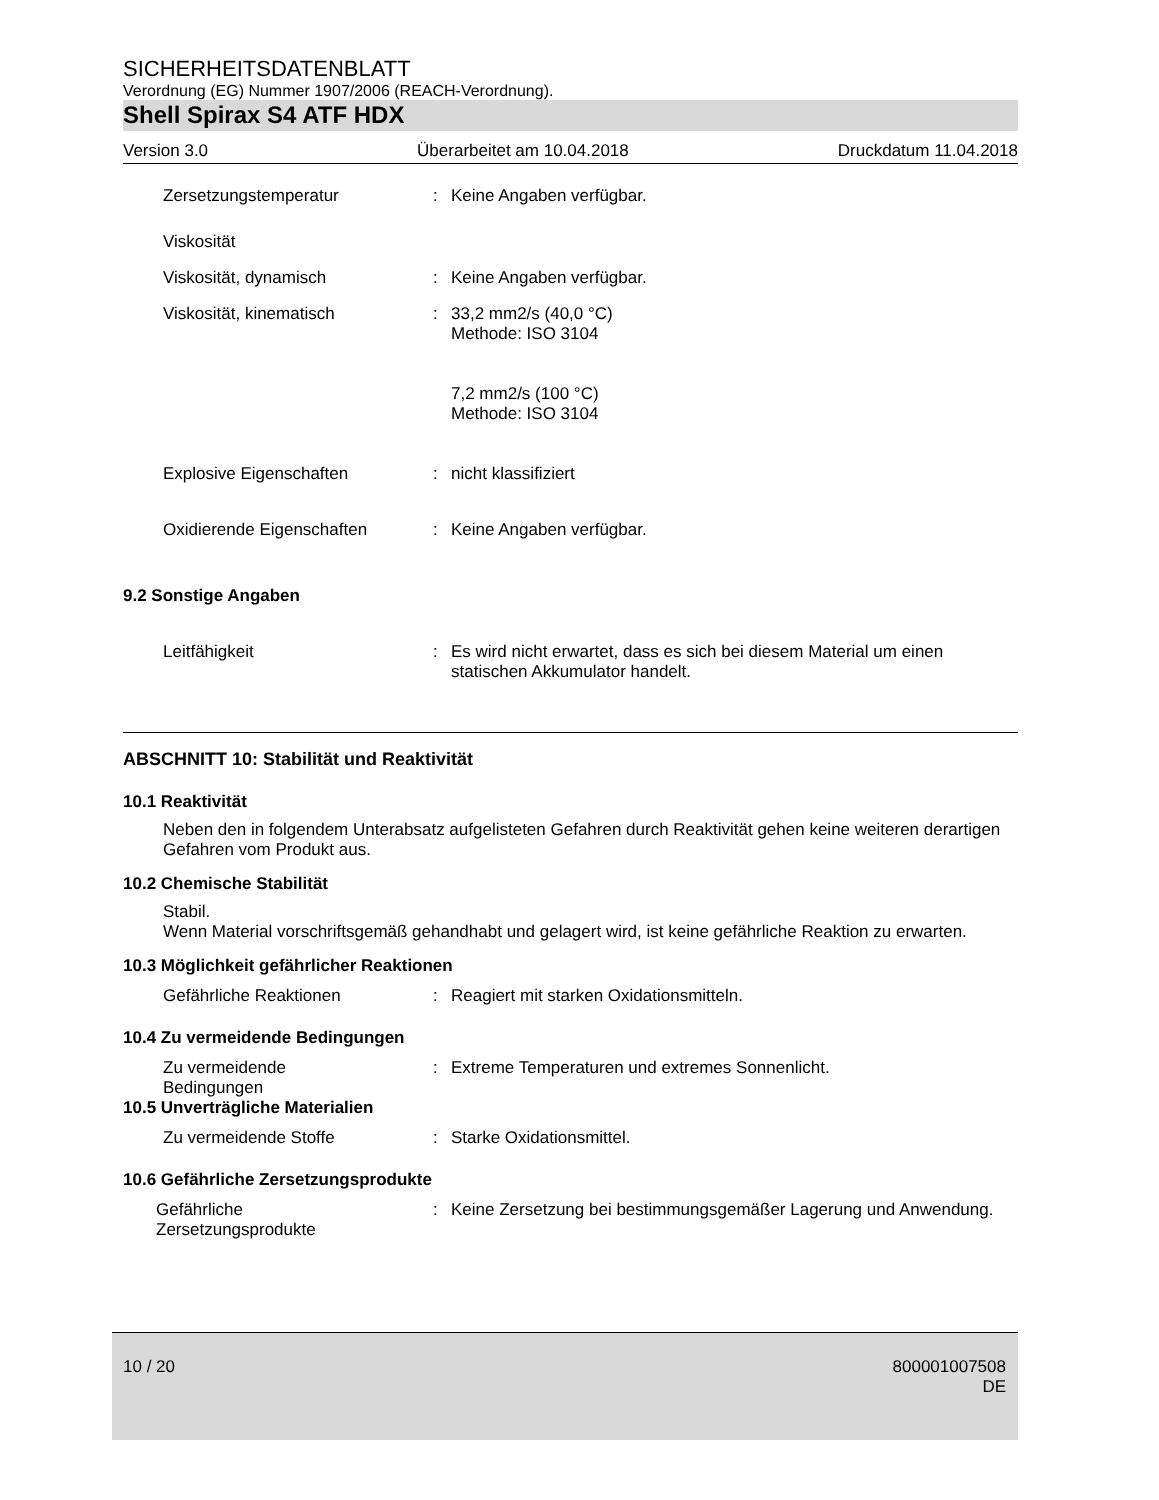SICHERHEITSDATENBLATT
Verordnung (EG) Nummer 1907/2006 (REACH-Verordnung).
Shell Spirax S4 ATF HDX
Version 3.0 Überarbeitet am 10.04.2018 Druckdatum 11.04.2018
Zersetzungstemperatur : Keine Angaben verfügbar.
Viskosität
Viskosität, dynamisch : Keine Angaben verfügbar.
Viskosität, kinematisch : 33,2 mm2/s (40,0 °C)
Methode: ISO 3104
7,2 mm2/s (100 °C)
Methode: ISO 3104
Explosive Eigenschaften : nicht klassifiziert
Oxidierende Eigenschaften : Keine Angaben verfügbar.
9.2 Sonstige Angaben
Leitfähigkeit : Es wird nicht erwartet, dass es sich bei diesem Material um einen statischen Akkumulator handelt.
ABSCHNITT 10: Stabilität und Reaktivität
10.1 Reaktivität
Neben den in folgendem Unterabsatz aufgelisteten Gefahren durch Reaktivität gehen keine weiteren derartigen Gefahren vom Produkt aus.
10.2 Chemische Stabilität
Stabil.
Wenn Material vorschriftsgemäß gehandhabt und gelagert wird, ist keine gefährliche Reaktion zu erwarten.
10.3 Möglichkeit gefährlicher Reaktionen
Gefährliche Reaktionen : Reagiert mit starken Oxidationsmitteln.
10.4 Zu vermeidende Bedingungen
Zu vermeidende
Bedingungen
: Extreme Temperaturen und extremes Sonnenlicht.
10.5 Unverträgliche Materialien
Zu vermeidende Stoffe : Starke Oxidationsmittel.
10.6 Gefährliche Zersetzungsprodukte
Gefährliche
Zersetzungsprodukte
: Keine Zersetzung bei bestimmungsgemäßer Lagerung und Anwendung.
10 / 20 800001007508
DE